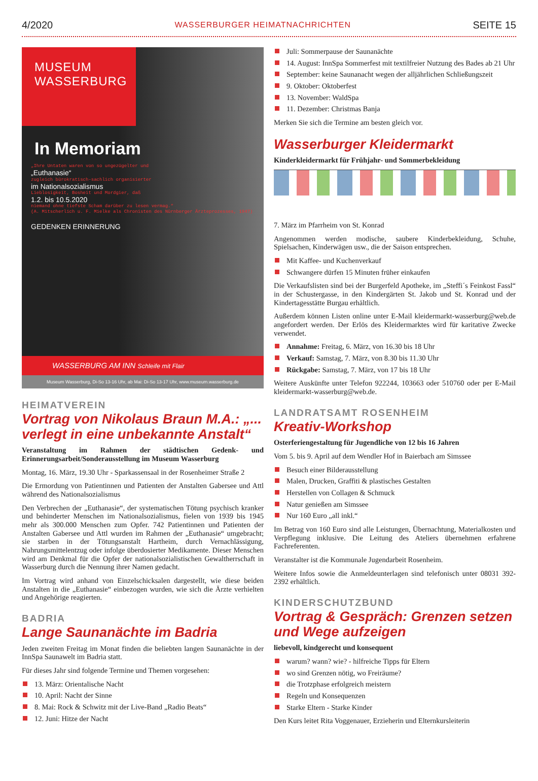4/2020 WASSERBURGER HEIMATNACHRICHTEN SEITE 15
MUSEUM
WASSERBURG
In Memoriam
„Ihre Untaten waren von so ungezügelter und
„Euthanasie“zugleich bürokratisch-sachlich organisierter
im Nationalsozialismus
Lieblosigkeit, Bosheit und Mordgier, daß
1.2. bis 10.5.2020
niemand ohne tiefste Scham darüber zu lesen vermag.“(A. Mitscherlich u. F. Mielke als Chronisten des Nürnberger Ärzteprozesses, 1947)
GEDENKEN ERINNERUNG
WASSERBURG AM INN Schleife mit Flair
Museum Wasserburg, Di-So 13-16 Uhr, ab Mai: Di-So 13-17 Uhr, www.museum.wasserburg.de
HEIMATVEREIN
Vortrag von Nikolaus Braun M.A.: „... verlegt in eine unbekannte Anstalt“
Veranstaltung im Rahmen der städtischen Gedenk- und Erinnerungsarbeit/Sonderausstellung im Museum Wasserburg
Montag, 16. März, 19.30 Uhr - Sparkassensaal in der Rosenheimer Straße 2
Die Ermordung von Patientinnen und Patienten der Anstalten Gabersee und Attl während des Nationalsozialismus
Den Verbrechen der „Euthanasie“, der systematischen Tötung psychisch kranker und behinderter Menschen im Nationalsozialismus, fielen von 1939 bis 1945 mehr als 300.000 Menschen zum Opfer. 742 Patientinnen und Patienten der Anstalten Gabersee und Attl wurden im Rahmen der „Euthanasie“ umgebracht; sie starben in der Tötungsanstalt Hartheim, durch Vernachlässigung, Nahrungsmittelentzug oder infolge überdosierter Medikamente. Dieser Menschen wird am Denkmal für die Opfer der nationalsozialistischen Gewaltherrschaft in Wasserburg durch die Nennung ihrer Namen gedacht.
Im Vortrag wird anhand von Einzelschicksalen dargestellt, wie diese beiden Anstalten in die „Euthanasie“ einbezogen wurden, wie sich die Ärzte verhielten und Angehörige reagierten.
BADRIA
Lange Saunanächte im Badria
Jeden zweiten Freitag im Monat finden die beliebten langen Saunanächte in der InnSpa Saunawelt im Badria statt.
Für dieses Jahr sind folgende Termine und Themen vorgesehen:
13. März: Orientalische Nacht
10. April: Nacht der Sinne
8. Mai: Rock & Schwitz mit der Live-Band „Radio Beats“
12. Juni: Hitze der Nacht
Juli: Sommerpause der Saunanächte
14. August: InnSpa Sommerfest mit textilfreier Nutzung des Bades ab 21 Uhr
September: keine Saunanacht wegen der alljährlichen Schließungszeit
9. Oktober: Oktoberfest
13. November: WaldSpa
11. Dezember: Christmas Banja
Merken Sie sich die Termine am besten gleich vor.
Wasserburger Kleidermarkt
Kinderkleidermarkt für Frühjahr- und Sommerbekleidung
7. März im Pfarrheim von St. Konrad
Angenommen werden modische, saubere Kinderbekleidung, Schuhe, Spielsachen, Kinderwägen usw., die der Saison entsprechen.
Mit Kaffee- und Kuchenverkauf
Schwangere dürfen 15 Minuten früher einkaufen
Die Verkaufslisten sind bei der Burgerfeld Apotheke, im „Steffi´s Feinkost Fassl“ in der Schustergasse, in den Kindergärten St. Jakob und St. Konrad und der Kindertagesstätte Burgau erhältlich.
Außerdem können Listen online unter E-Mail kleidermarkt-wasserburg@web.de angefordert werden. Der Erlös des Kleidermarktes wird für karitative Zwecke verwendet.
Annahme: Freitag, 6. März, von 16.30 bis 18 Uhr
Verkauf: Samstag, 7. März, von 8.30 bis 11.30 Uhr
Rückgabe: Samstag, 7. März, von 17 bis 18 Uhr
Weitere Auskünfte unter Telefon 922244, 103663 oder 510760 oder per E-Mail kleidermarkt-wasserburg@web.de.
LANDRATSAMT ROSENHEIM
Kreativ-Workshop
Osterferiengestaltung für Jugendliche von 12 bis 16 Jahren
Vom 5. bis 9. April auf dem Wendler Hof in Baierbach am Simssee
Besuch einer Bilderausstellung
Malen, Drucken, Graffiti & plastisches Gestalten
Herstellen von Collagen & Schmuck
Natur genießen am Simssee
Nur 160 Euro „all inkl.“
Im Betrag von 160 Euro sind alle Leistungen, Übernachtung, Materialkosten und Verpflegung inklusive. Die Leitung des Ateliers übernehmen erfahrene Fachreferenten.
Veranstalter ist die Kommunale Jugendarbeit Rosenheim.
Weitere Infos sowie die Anmeldeunterlagen sind telefonisch unter 08031 392-2392 erhältlich.
KINDERSCHUTZBUND
Vortrag & Gespräch: Grenzen setzen und Wege aufzeigen
liebevoll, kindgerecht und konsequent
warum? wann? wie? - hilfreiche Tipps für Eltern
wo sind Grenzen nötig, wo Freiräume?
die Trotzphase erfolgreich meistern
Regeln und Konsequenzen
Starke Eltern - Starke Kinder
Den Kurs leitet Rita Voggenauer, Erzieherin und Elternkursleiterin